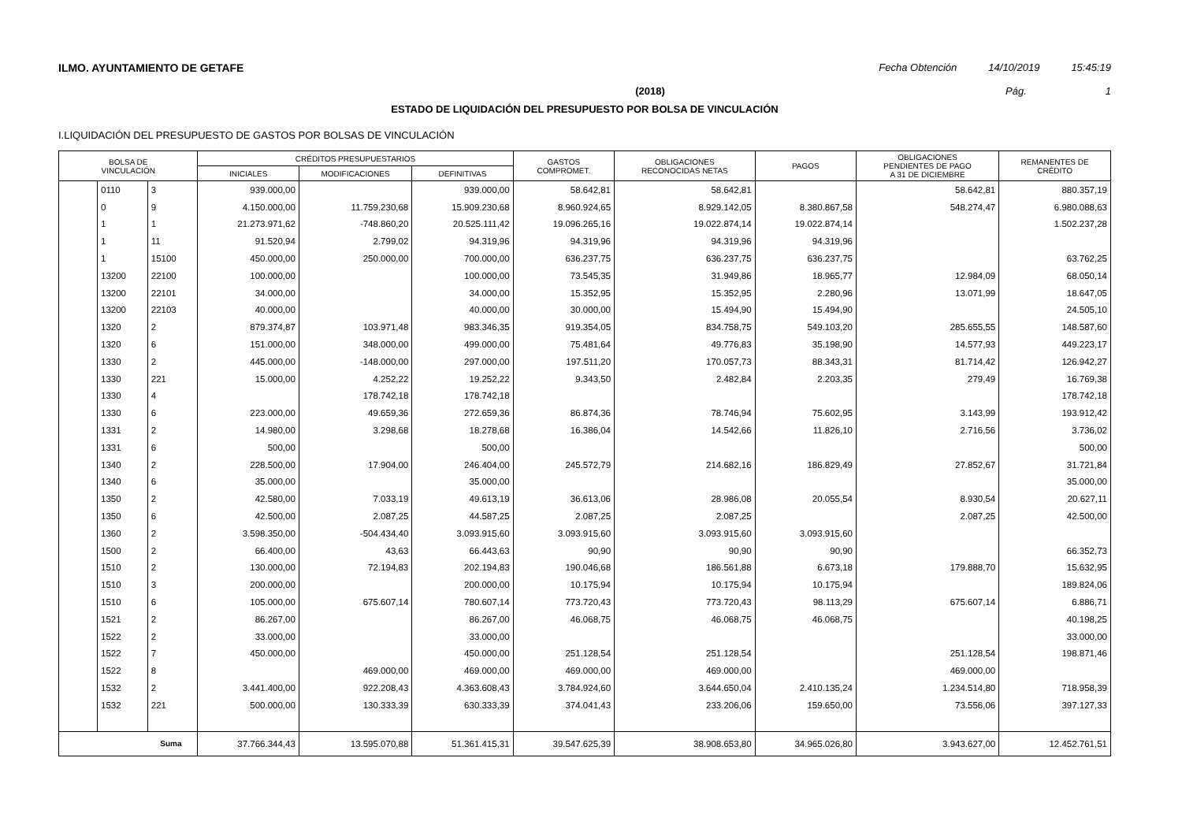ILMO. AYUNTAMIENTO DE GETAFE Fecha Obtención 14/10/2019 15:45:19
(2018) Pág. 1
ESTADO DE LIQUIDACIÓN DEL PRESUPUESTO POR BOLSA DE VINCULACIÓN
I.LIQUIDACIÓN DEL PRESUPUESTO DE GASTOS POR BOLSAS DE VINCULACIÓN
| BOLSA DE VINCULACIÓN | | | CRÉDITOS PRESUPUESTARIOS | | | GASTOS COMPROMET. | OBLIGACIONES RECONOCIDAS NETAS | PAGOS | OBLIGACIONES PENDIENTES DE PAGO A 31 DE DICIEMBRE | REMANENTES DE CRÉDITO |
| --- | --- | --- | --- | --- | --- | --- | --- | --- | --- | --- |
| | | | INICIALES | MODIFICACIONES | DEFINITIVAS | | | | | |
| | 0110 | 3 | 939.000,00 | | 939.000,00 | 58.642,81 | 58.642,81 | | 58.642,81 | 880.357,19 |
| | 0 | 9 | 4.150.000,00 | 11.759.230,68 | 15.909.230,68 | 8.960.924,65 | 8.929.142,05 | 8.380.867,58 | 548.274,47 | 6.980.088,63 |
| | 1 | 1 | 21.273.971,62 | -748.860,20 | 20.525.111,42 | 19.096.265,16 | 19.022.874,14 | 19.022.874,14 | | 1.502.237,28 |
| | 1 | 11 | 91.520,94 | 2.799,02 | 94.319,96 | 94.319,96 | 94.319,96 | 94.319,96 | | |
| | 1 | 15100 | 450.000,00 | 250.000,00 | 700.000,00 | 636.237,75 | 636.237,75 | 636.237,75 | | 63.762,25 |
| | 13200 | 22100 | 100.000,00 | | 100.000,00 | 73.545,35 | 31.949,86 | 18.965,77 | 12.984,09 | 68.050,14 |
| | 13200 | 22101 | 34.000,00 | | 34.000,00 | 15.352,95 | 15.352,95 | 2.280,96 | 13.071,99 | 18.647,05 |
| | 13200 | 22103 | 40.000,00 | | 40.000,00 | 30.000,00 | 15.494,90 | 15.494,90 | | 24.505,10 |
| | 1320 | 2 | 879.374,87 | 103.971,48 | 983.346,35 | 919.354,05 | 834.758,75 | 549.103,20 | 285.655,55 | 148.587,60 |
| | 1320 | 6 | 151.000,00 | 348.000,00 | 499.000,00 | 75.481,64 | 49.776,83 | 35.198,90 | 14.577,93 | 449.223,17 |
| | 1330 | 2 | 445.000,00 | -148.000,00 | 297.000,00 | 197.511,20 | 170.057,73 | 88.343,31 | 81.714,42 | 126.942,27 |
| | 1330 | 221 | 15.000,00 | 4.252,22 | 19.252,22 | 9.343,50 | 2.482,84 | 2.203,35 | 279,49 | 16.769,38 |
| | 1330 | 4 | | 178.742,18 | 178.742,18 | | | | | 178.742,18 |
| | 1330 | 6 | 223.000,00 | 49.659,36 | 272.659,36 | 86.874,36 | 78.746,94 | 75.602,95 | 3.143,99 | 193.912,42 |
| | 1331 | 2 | 14.980,00 | 3.298,68 | 18.278,68 | 16.386,04 | 14.542,66 | 11.826,10 | 2.716,56 | 3.736,02 |
| | 1331 | 6 | 500,00 | | 500,00 | | | | | 500,00 |
| | 1340 | 2 | 228.500,00 | 17.904,00 | 246.404,00 | 245.572,79 | 214.682,16 | 186.829,49 | 27.852,67 | 31.721,84 |
| | 1340 | 6 | 35.000,00 | | 35.000,00 | | | | | 35.000,00 |
| | 1350 | 2 | 42.580,00 | 7.033,19 | 49.613,19 | 36.613,06 | 28.986,08 | 20.055,54 | 8.930,54 | 20.627,11 |
| | 1350 | 6 | 42.500,00 | 2.087,25 | 44.587,25 | 2.087,25 | 2.087,25 | | 2.087,25 | 42.500,00 |
| | 1360 | 2 | 3.598.350,00 | -504.434,40 | 3.093.915,60 | 3.093.915,60 | 3.093.915,60 | 3.093.915,60 | | |
| | 1500 | 2 | 66.400,00 | 43,63 | 66.443,63 | 90,90 | 90,90 | 90,90 | | 66.352,73 |
| | 1510 | 2 | 130.000,00 | 72.194,83 | 202.194,83 | 190.046,68 | 186.561,88 | 6.673,18 | 179.888,70 | 15.632,95 |
| | 1510 | 3 | 200.000,00 | | 200.000,00 | 10.175,94 | 10.175,94 | 10.175,94 | | 189.824,06 |
| | 1510 | 6 | 105.000,00 | 675.607,14 | 780.607,14 | 773.720,43 | 773.720,43 | 98.113,29 | 675.607,14 | 6.886,71 |
| | 1521 | 2 | 86.267,00 | | 86.267,00 | 46.068,75 | 46.068,75 | 46.068,75 | | 40.198,25 |
| | 1522 | 2 | 33.000,00 | | 33.000,00 | | | | | 33.000,00 |
| | 1522 | 7 | 450.000,00 | | 450.000,00 | 251.128,54 | 251.128,54 | | 251.128,54 | 198.871,46 |
| | 1522 | 8 | | 469.000,00 | 469.000,00 | 469.000,00 | 469.000,00 | | 469.000,00 | |
| | 1532 | 2 | 3.441.400,00 | 922.208,43 | 4.363.608,43 | 3.784.924,60 | 3.644.650,04 | 2.410.135,24 | 1.234.514,80 | 718.958,39 |
| | 1532 | 221 | 500.000,00 | 130.333,39 | 630.333,39 | 374.041,43 | 233.206,06 | 159.650,00 | 73.556,06 | 397.127,33 |
| Suma | | | 37.766.344,43 | 13.595.070,88 | 51.361.415,31 | 39.547.625,39 | 38.908.653,80 | 34.965.026,80 | 3.943.627,00 | 12.452.761,51 |